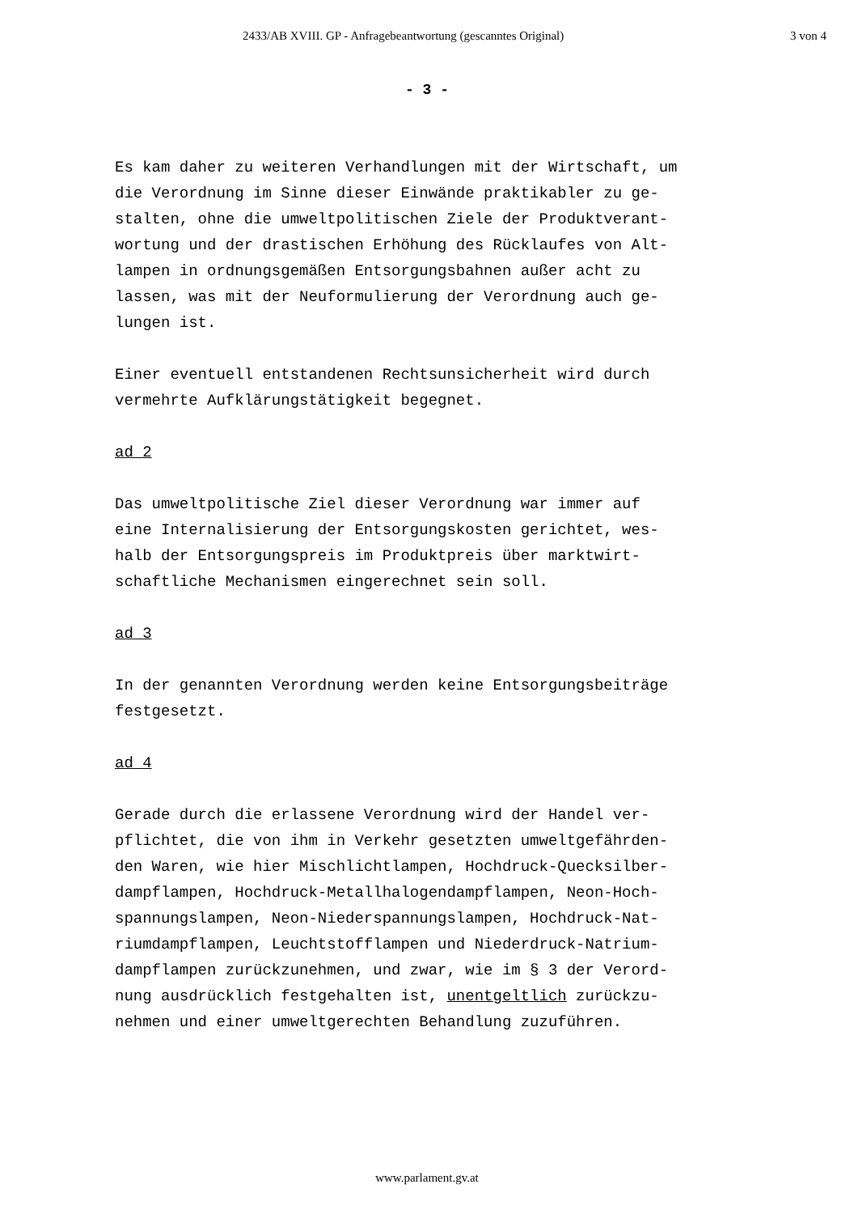2433/AB XVIII. GP - Anfragebeantwortung (gescanntes Original) 3 von 4
- 3 -
Es kam daher zu weiteren Verhandlungen mit der Wirtschaft, um
die Verordnung im Sinne dieser Einwände praktikabler zu ge-
stalten, ohne die umweltpolitischen Ziele der Produktverant-
wortung und der drastischen Erhöhung des Rücklaufes von Alt-
lampen in ordnungsgemäßen Entsorgungsbahnen außer acht zu
lassen, was mit der Neuformulierung der Verordnung auch ge-
lungen ist.
Einer eventuell entstandenen Rechtsunsicherheit wird durch
vermehrte Aufklärungstätigkeit begegnet.
ad 2
Das umweltpolitische Ziel dieser Verordnung war immer auf
eine Internalisierung der Entsorgungskosten gerichtet, wes-
halb der Entsorgungspreis im Produktpreis über marktwirt-
schaftliche Mechanismen eingerechnet sein soll.
ad 3
In der genannten Verordnung werden keine Entsorgungsbeiträge
festgesetzt.
ad 4
Gerade durch die erlassene Verordnung wird der Handel ver-
pflichtet, die von ihm in Verkehr gesetzten umweltgefährden-
den Waren, wie hier Mischlichtlampen, Hochdruck-Quecksilber-
dampflampen, Hochdruck-Metallhalogendampflampen, Neon-Hoch-
spannungslampen, Neon-Niederspannungslampen, Hochdruck-Nat-
riumdampflampen, Leuchtstofflampen und Niederdruck-Natrium-
dampflampen zurückzunehmen, und zwar, wie im § 3 der Verord-
nung ausdrücklich festgehalten ist, unentgeltlich zurückzu-
nehmen und einer umweltgerechten Behandlung zuzuführen.
www.parlament.gv.at